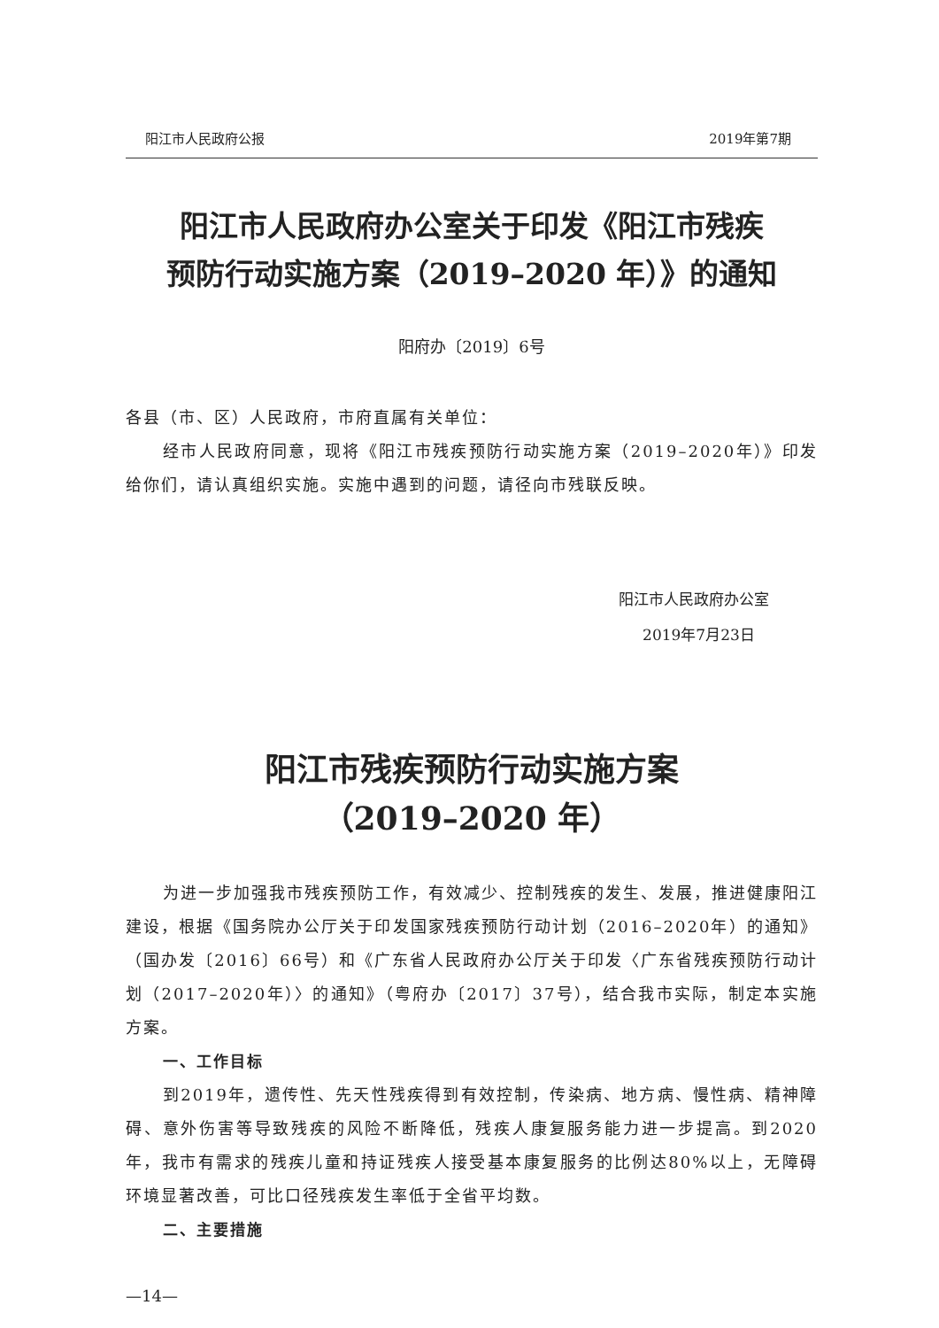阳江市人民政府公报 2019年第7期
阳江市人民政府办公室关于印发《阳江市残疾
预防行动实施方案（2019–2020 年）》的通知
阳府办〔2019〕6号
各县（市、区）人民政府，市府直属有关单位：
经市人民政府同意，现将《阳江市残疾预防行动实施方案（2019–2020年）》印发给你们，请认真组织实施。实施中遇到的问题，请径向市残联反映。
阳江市人民政府办公室
2019年7月23日
阳江市残疾预防行动实施方案
（2019–2020 年）
为进一步加强我市残疾预防工作，有效减少、控制残疾的发生、发展，推进健康阳江建设，根据《国务院办公厅关于印发国家残疾预防行动计划（2016–2020年）的通知》（国办发〔2016〕66号）和《广东省人民政府办公厅关于印发〈广东省残疾预防行动计划（2017–2020年）〉的通知》（粤府办〔2017〕37号），结合我市实际，制定本实施方案。
一、工作目标
到2019年，遗传性、先天性残疾得到有效控制，传染病、地方病、慢性病、精神障碍、意外伤害等导致残疾的风险不断降低，残疾人康复服务能力进一步提高。到2020年，我市有需求的残疾儿童和持证残疾人接受基本康复服务的比例达80%以上，无障碍环境显著改善，可比口径残疾发生率低于全省平均数。
二、主要措施
—14—